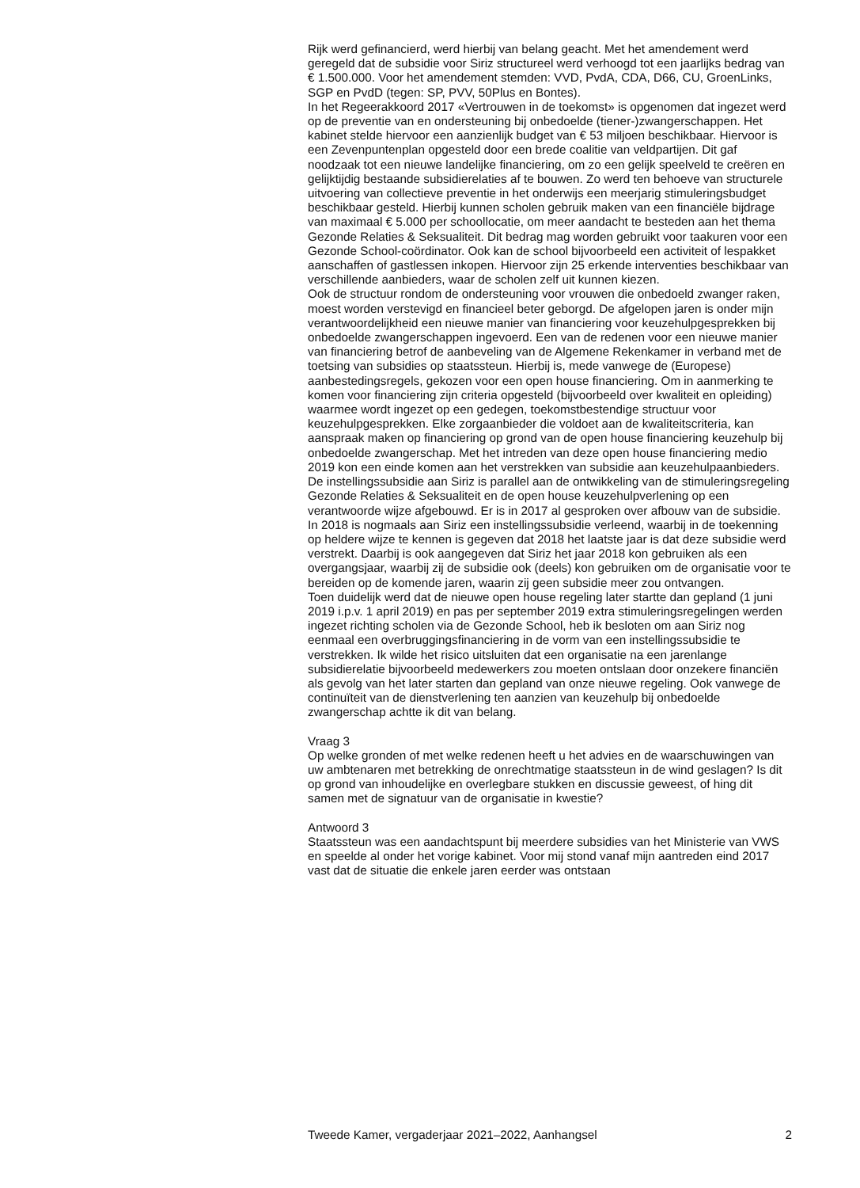Rijk werd gefinancierd, werd hierbij van belang geacht. Met het amendement werd geregeld dat de subsidie voor Siriz structureel werd verhoogd tot een jaarlijks bedrag van € 1.500.000. Voor het amendement stemden: VVD, PvdA, CDA, D66, CU, GroenLinks, SGP en PvdD (tegen: SP, PVV, 50Plus en Bontes).
In het Regeerakkoord 2017 «Vertrouwen in de toekomst» is opgenomen dat ingezet werd op de preventie van en ondersteuning bij onbedoelde (tiener-)zwangerschappen. Het kabinet stelde hiervoor een aanzienlijk budget van € 53 miljoen beschikbaar. Hiervoor is een Zevenpuntenplan opgesteld door een brede coalitie van veldpartijen. Dit gaf noodzaak tot een nieuwe landelijke financiering, om zo een gelijk speelveld te creëren en gelijktijdig bestaande subsidierelaties af te bouwen. Zo werd ten behoeve van structurele uitvoering van collectieve preventie in het onderwijs een meerjarig stimuleringsbudget beschikbaar gesteld. Hierbij kunnen scholen gebruik maken van een financiële bijdrage van maximaal € 5.000 per schoollocatie, om meer aandacht te besteden aan het thema Gezonde Relaties & Seksualiteit. Dit bedrag mag worden gebruikt voor taakuren voor een Gezonde School-coördinator. Ook kan de school bijvoorbeeld een activiteit of lespakket aanschaffen of gastlessen inkopen. Hiervoor zijn 25 erkende interventies beschikbaar van verschillende aanbieders, waar de scholen zelf uit kunnen kiezen.
Ook de structuur rondom de ondersteuning voor vrouwen die onbedoeld zwanger raken, moest worden verstevigd en financieel beter geborgd. De afgelopen jaren is onder mijn verantwoordelijkheid een nieuwe manier van financiering voor keuzehulpgesprekken bij onbedoelde zwangerschappen ingevoerd. Een van de redenen voor een nieuwe manier van financiering betrof de aanbeveling van de Algemene Rekenkamer in verband met de toetsing van subsidies op staatssteun. Hierbij is, mede vanwege de (Europese) aanbestedingsregels, gekozen voor een open house financiering. Om in aanmerking te komen voor financiering zijn criteria opgesteld (bijvoorbeeld over kwaliteit en opleiding) waarmee wordt ingezet op een gedegen, toekomstbestendige structuur voor keuzehulpgesprekken. Elke zorgaanbieder die voldoet aan de kwaliteitscriteria, kan aanspraak maken op financiering op grond van de open house financiering keuzehulp bij onbedoelde zwangerschap. Met het intreden van deze open house financiering medio 2019 kon een einde komen aan het verstrekken van subsidie aan keuzehulpaanbieders.
De instellingssubsidie aan Siriz is parallel aan de ontwikkeling van de stimuleringsregeling Gezonde Relaties & Seksualiteit en de open house keuzehulpverlening op een verantwoorde wijze afgebouwd. Er is in 2017 al gesproken over afbouw van de subsidie. In 2018 is nogmaals aan Siriz een instellingssubsidie verleend, waarbij in de toekenning op heldere wijze te kennen is gegeven dat 2018 het laatste jaar is dat deze subsidie werd verstrekt. Daarbij is ook aangegeven dat Siriz het jaar 2018 kon gebruiken als een overgangsjaar, waarbij zij de subsidie ook (deels) kon gebruiken om de organisatie voor te bereiden op de komende jaren, waarin zij geen subsidie meer zou ontvangen.
Toen duidelijk werd dat de nieuwe open house regeling later startte dan gepland (1 juni 2019 i.p.v. 1 april 2019) en pas per september 2019 extra stimuleringsregelingen werden ingezet richting scholen via de Gezonde School, heb ik besloten om aan Siriz nog eenmaal een overbruggingsfinanciering in de vorm van een instellingssubsidie te verstrekken. Ik wilde het risico uitsluiten dat een organisatie na een jarenlange subsidierelatie bijvoorbeeld medewerkers zou moeten ontslaan door onzekere financiën als gevolg van het later starten dan gepland van onze nieuwe regeling. Ook vanwege de continuïteit van de dienstverlening ten aanzien van keuzehulp bij onbedoelde zwangerschap achtte ik dit van belang.
Vraag 3
Op welke gronden of met welke redenen heeft u het advies en de waarschuwingen van uw ambtenaren met betrekking de onrechtmatige staatssteun in de wind geslagen? Is dit op grond van inhoudelijke en overlegbare stukken en discussie geweest, of hing dit samen met de signatuur van de organisatie in kwestie?
Antwoord 3
Staatssteun was een aandachtspunt bij meerdere subsidies van het Ministerie van VWS en speelde al onder het vorige kabinet. Voor mij stond vanaf mijn aantreden eind 2017 vast dat de situatie die enkele jaren eerder was ontstaan
Tweede Kamer, vergaderjaar 2021–2022, Aanhangsel 2